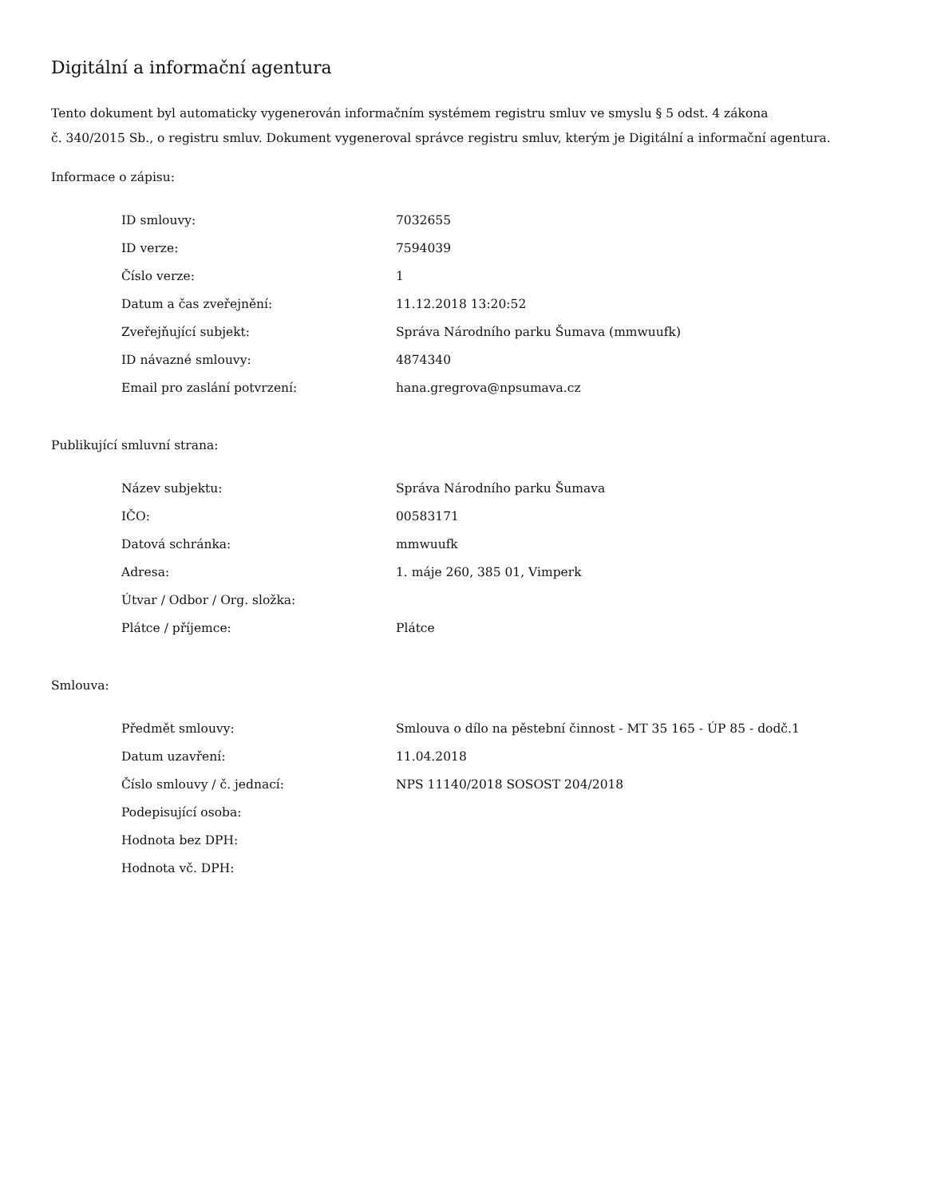Digitální a informační agentura
Tento dokument byl automaticky vygenerován informačním systémem registru smluv ve smyslu § 5 odst. 4 zákona
č. 340/2015 Sb., o registru smluv. Dokument vygeneroval správce registru smluv, kterým je Digitální a informační agentura.
Informace o zápisu:
| ID smlouvy: | 7032655 |
| ID verze: | 7594039 |
| Číslo verze: | 1 |
| Datum a čas zveřejnění: | 11.12.2018 13:20:52 |
| Zveřejňující subjekt: | Správa Národního parku Šumava (mmwuufk) |
| ID návazné smlouvy: | 4874340 |
| Email pro zaslání potvrzení: | hana.gregrova@npsumava.cz |
Publikující smluvní strana:
| Název subjektu: | Správa Národního parku Šumava |
| IČO: | 00583171 |
| Datová schránka: | mmwuufk |
| Adresa: | 1. máje 260, 385 01, Vimperk |
| Útvar / Odbor / Org. složka: | |
| Plátce / příjemce: | Plátce |
Smlouva:
| Předmět smlouvy: | Smlouva o dílo na pěstební činnost - MT 35 165 - ÚP 85 - dodč.1 |
| Datum uzavření: | 11.04.2018 |
| Číslo smlouvy / č. jednací: | NPS 11140/2018 SOSOST 204/2018 |
| Podepisující osoba: | |
| Hodnota bez DPH: | |
| Hodnota vč. DPH: | |